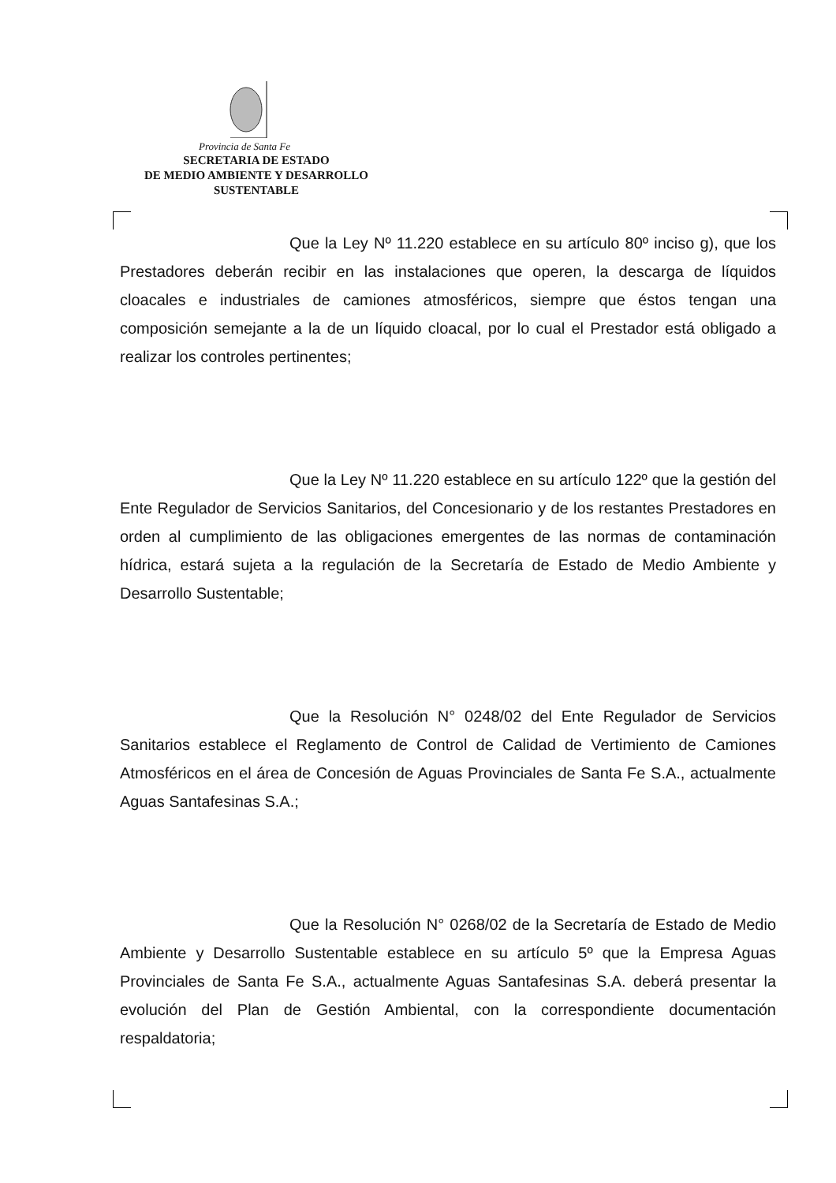Provincia de Santa Fe
SECRETARIA DE ESTADO
DE MEDIO AMBIENTE Y DESARROLLO
SUSTENTABLE
Que la Ley Nº 11.220 establece en su artículo 80º inciso g), que los Prestadores deberán recibir en las instalaciones que operen, la descarga de líquidos cloacales e industriales de camiones atmosféricos, siempre que éstos tengan una composición semejante a la de un líquido cloacal, por lo cual el Prestador está obligado a realizar los controles pertinentes;
Que la Ley Nº 11.220 establece en su artículo 122º que la gestión del Ente Regulador de Servicios Sanitarios, del Concesionario y de los restantes Prestadores en orden al cumplimiento de las obligaciones emergentes de las normas de contaminación hídrica, estará sujeta a la regulación de la Secretaría de Estado de Medio Ambiente y Desarrollo Sustentable;
Que la Resolución N° 0248/02 del Ente Regulador de Servicios Sanitarios establece el Reglamento de Control de Calidad de Vertimiento de Camiones Atmosféricos en el área de Concesión de Aguas Provinciales de Santa Fe S.A., actualmente Aguas Santafesinas S.A.;
Que la Resolución N° 0268/02 de la Secretaría de Estado de Medio Ambiente y Desarrollo Sustentable establece en su artículo 5º que la Empresa Aguas Provinciales de Santa Fe S.A., actualmente Aguas Santafesinas S.A. deberá presentar la evolución del Plan de Gestión Ambiental, con la correspondiente documentación respaldatoria;